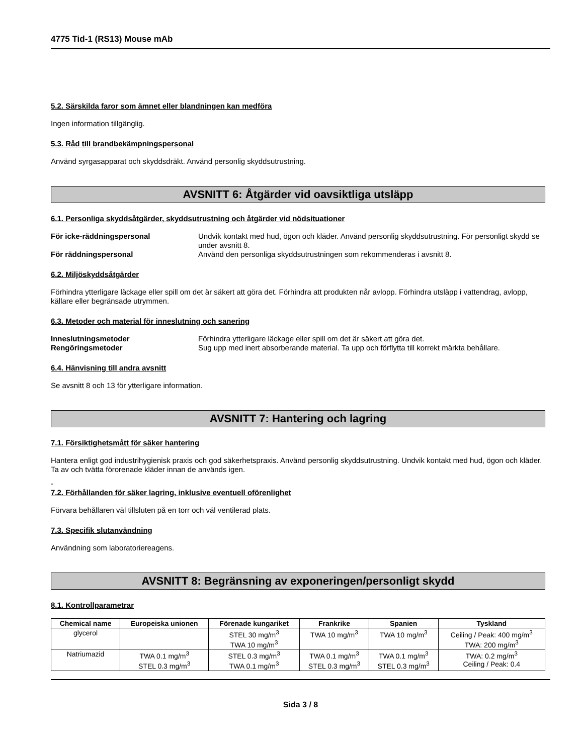4775 Tid-1 (RS13) Mouse mAb
5.2. Särskilda faror som ämnet eller blandningen kan medföra
Ingen information tillgänglig.
5.3. Råd till brandbekämpningspersonal
Använd syrgasapparat och skyddsdräkt. Använd personlig skyddsutrustning.
AVSNITT 6: Åtgärder vid oavsiktliga utsläpp
6.1. Personliga skyddsåtgärder, skyddsutrustning och åtgärder vid nödsituationer
För icke-räddningspersonal Undvik kontakt med hud, ögon och kläder. Använd personlig skyddsutrustning. För personligt skydd se under avsnitt 8.
För räddningspersonal Använd den personliga skyddsutrustningen som rekommenderas i avsnitt 8.
6.2. Miljöskyddsåtgärder
Förhindra ytterligare läckage eller spill om det är säkert att göra det. Förhindra att produkten når avlopp. Förhindra utsläpp i vattendrag, avlopp, källare eller begränsade utrymmen.
6.3. Metoder och material för inneslutning och sanering
Inneslutningsmetoder Förhindra ytterligare läckage eller spill om det är säkert att göra det.
Rengöringsmetoder Sug upp med inert absorberande material. Ta upp och förflytta till korrekt märkta behållare.
6.4. Hänvisning till andra avsnitt
Se avsnitt 8 och 13 för ytterligare information.
AVSNITT 7: Hantering och lagring
7.1. Försiktighetsmått för säker hantering
Hantera enligt god industrihygienisk praxis och god säkerhetspraxis. Använd personlig skyddsutrustning. Undvik kontakt med hud, ögon och kläder. Ta av och tvätta förorenade kläder innan de används igen.
-
7.2. Förhållanden för säker lagring, inklusive eventuell oförenlighet
Förvara behållaren väl tillsluten på en torr och väl ventilerad plats.
7.3. Specifik slutanvändning
Användning som laboratoriereagens.
AVSNITT 8: Begränsning av exponeringen/personligt skydd
8.1. Kontrollparametrar
| Chemical name | Europeiska unionen | Förenade kungariket | Frankrike | Spanien | Tyskland |
| --- | --- | --- | --- | --- | --- |
| glycerol | | STEL 30 mg/m<sup>3</sup> TWA 10 mg/m<sup>3</sup> | TWA 10 mg/m<sup>3</sup> | TWA 10 mg/m<sup>3</sup> | Ceiling / Peak: 400 mg/m<sup>3</sup> TWA: 200 mg/m<sup>3</sup> |
| Natriumazid | TWA 0.1 mg/m<sup>3</sup> STEL 0.3 mg/m<sup>3</sup> | STEL 0.3 mg/m<sup>3</sup> TWA 0.1 mg/m<sup>3</sup> | TWA 0.1 mg/m<sup>3</sup> STEL 0.3 mg/m<sup>3</sup> | TWA 0.1 mg/m<sup>3</sup> STEL 0.3 mg/m<sup>3</sup> | TWA: 0.2 mg/m<sup>3</sup> Ceiling / Peak: 0.4 |
Sida 3 / 8